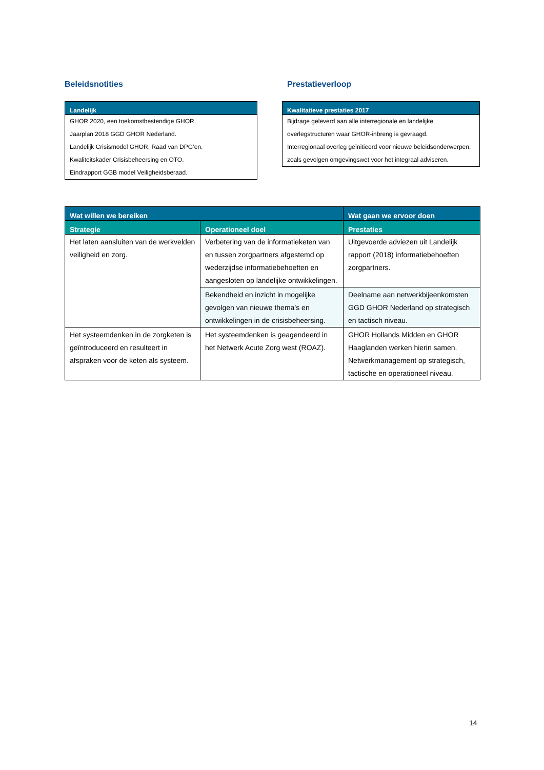Beleidsnotities
Landelijk
GHOR 2020, een toekomstbestendige GHOR.
Jaarplan 2018 GGD GHOR Nederland.
Landelijk Crisismodel GHOR, Raad van DPG’en.
Kwaliteitskader Crisisbeheersing en OTO.
Eindrapport GGB model Veiligheidsberaad.
Prestatieverloop
Kwalitatieve prestaties 2017
Bijdrage geleverd aan alle interregionale en landelijke overlegstructuren waar GHOR-inbreng is gevraagd.
Interregionaal overleg geïnitieerd voor nieuwe beleidsonderwerpen, zoals gevolgen omgevingswet voor het integraal adviseren.
| Wat willen we bereiken | | Wat gaan we ervoor doen |
| --- | --- | --- |
| Strategie | Operationeel doel | Prestaties |
| Het laten aansluiten van de werkvelden veiligheid en zorg. | Verbetering van de informatieketen van en tussen zorgpartners afgestemd op wederzijdse informatiebehoeften en aangesloten op landelijke ontwikkelingen. | Uitgevoerde adviezen uit Landelijk rapport (2018) informatiebehoeften zorgpartners. |
| | Bekendheid en inzicht in mogelijke gevolgen van nieuwe thema’s en ontwikkelingen in de crisisbeheersing. | Deelname aan netwerkbijeenkomsten GGD GHOR Nederland op strategisch en tactisch niveau. |
| Het systeemdenken in de zorgketen is geïntroduceerd en resulteert in afspraken voor de keten als systeem. | Het systeemdenken is geagendeerd in het Netwerk Acute Zorg west (ROAZ). | GHOR Hollands Midden en GHOR Haaglanden werken hierin samen. Netwerkmanagement op strategisch, tactische en operationeel niveau. |
14